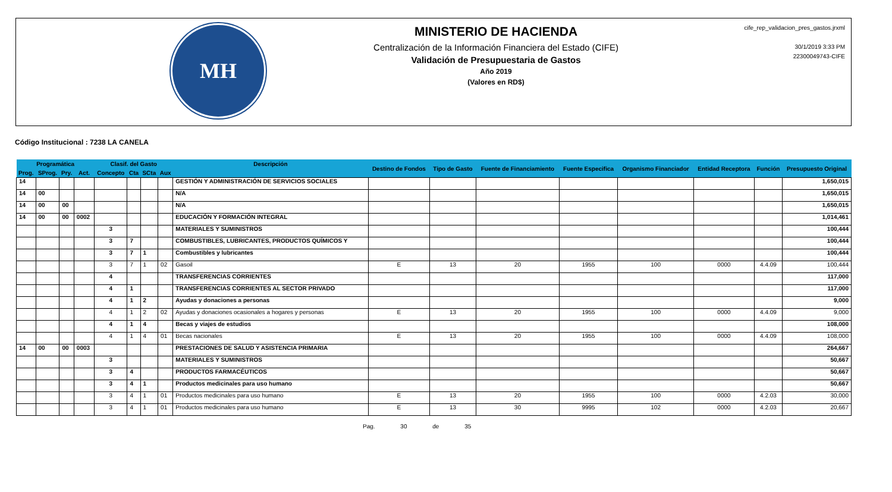MH
MINISTERIO DE HACIENDA
Centralización de la Información Financiera del Estado (CIFE)
Validación de Presupuestaria de Gastos
Año 2019
(Valores en RD$)
cife_rep_validacion_pres_gastos.jrxml
30/1/2019 3:33 PM
22300049743-CIFE
Código Institucional : 7238 LA CANELA
| Programática | | | | Clasif. del Gasto | | | | Descripción | Destino de Fondos | Tipo de Gasto | Fuente de Financiamiento | Fuente Especifica | Organismo Financiador | Entidad Receptora | Función | Presupuesto Original |
| --- | --- | --- | --- | --- | --- | --- | --- | --- | --- | --- | --- | --- | --- | --- | --- | --- |
| Prog. | SProg. | Pry. | Act. | Concepto | Cta | SCta | Aux | | | | | | | | | |
| 14 | | | | | | | | GESTIÓN Y ADMINISTRACIÓN DE SERVICIOS SOCIALES | | | | | | | | 1,650,015 |
| 14 | 00 | | | | | | | N/A | | | | | | | | 1,650,015 |
| 14 | 00 | 00 | | | | | | N/A | | | | | | | | 1,650,015 |
| 14 | 00 | 00 | 0002 | | | | | EDUCACIÓN Y FORMACIÓN INTEGRAL | | | | | | | | 1,014,461 |
| | | | | 3 | | | | MATERIALES Y SUMINISTROS | | | | | | | | 100,444 |
| | | | | 3 | 7 | | | COMBUSTIBLES, LUBRICANTES, PRODUCTOS QUÍMICOS Y | | | | | | | | 100,444 |
| | | | | 3 | 7 | 1 | | Combustibles y lubricantes | | | | | | | | 100,444 |
| | | | | 3 | 7 | 1 | 02 | Gasoil | E | 13 | 20 | 1955 | 100 | 0000 | 4.4.09 | 100,444 |
| | | | | 4 | | | | TRANSFERENCIAS CORRIENTES | | | | | | | | 117,000 |
| | | | | 4 | 1 | | | TRANSFERENCIAS CORRIENTES AL SECTOR PRIVADO | | | | | | | | 117,000 |
| | | | | 4 | 1 | 2 | | Ayudas y donaciones a personas | | | | | | | | 9,000 |
| | | | | 4 | 1 | 2 | 02 | Ayudas y donaciones ocasionales a hogares y personas | E | 13 | 20 | 1955 | 100 | 0000 | 4.4.09 | 9,000 |
| | | | | 4 | 1 | 4 | | Becas y viajes de estudios | | | | | | | | 108,000 |
| | | | | 4 | 1 | 4 | 01 | Becas nacionales | E | 13 | 20 | 1955 | 100 | 0000 | 4.4.09 | 108,000 |
| 14 | 00 | 00 | 0003 | | | | | PRESTACIONES DE SALUD Y ASISTENCIA PRIMARIA | | | | | | | | 264,667 |
| | | | | 3 | | | | MATERIALES Y SUMINISTROS | | | | | | | | 50,667 |
| | | | | 3 | 4 | | | PRODUCTOS FARMACÉUTICOS | | | | | | | | 50,667 |
| | | | | 3 | 4 | 1 | | Productos medicinales para uso humano | | | | | | | | 50,667 |
| | | | | 3 | 4 | 1 | 01 | Productos medicinales para uso humano | E | 13 | 20 | 1955 | 100 | 0000 | 4.2.03 | 30,000 |
| | | | | 3 | 4 | 1 | 01 | Productos medicinales para uso humano | E | 13 | 30 | 9995 | 102 | 0000 | 4.2.03 | 20,667 |
Pag. 30 de 35